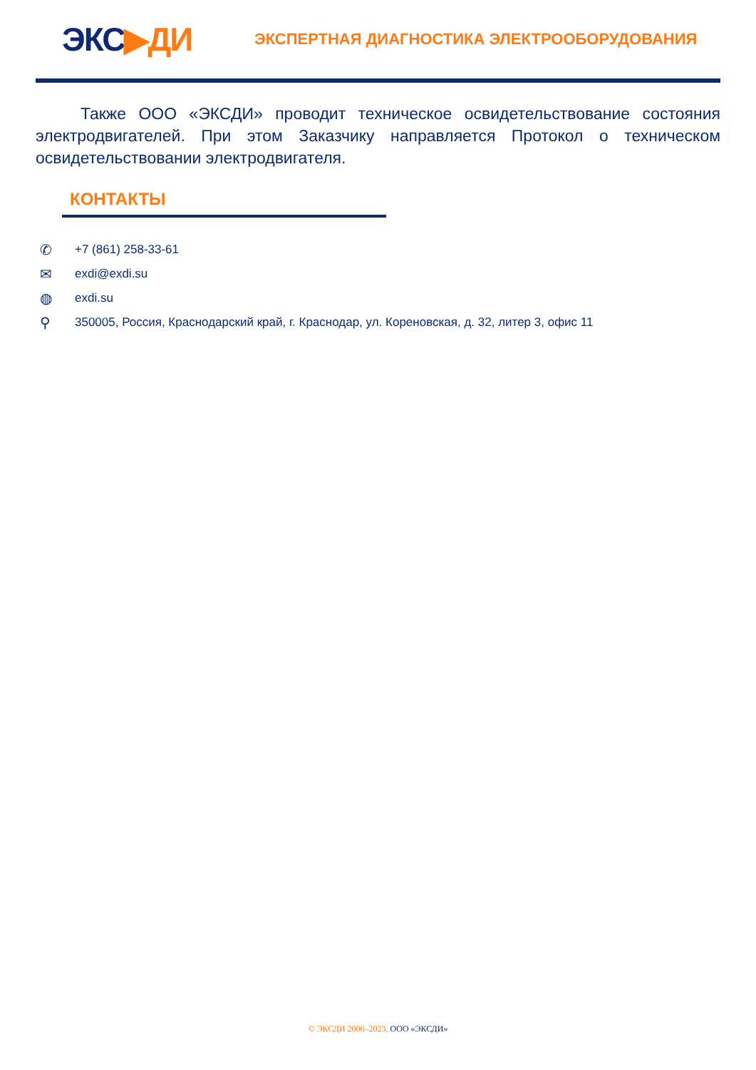ЭКС▶ДИ
ЭКСПЕРТНАЯ ДИАГНОСТИКА ЭЛЕКТРООБОРУДОВАНИЯ
Также ООО «ЭКСДИ» проводит техническое освидетельствование состояния электродвигателей. При этом Заказчику направляется Протокол о техническом освидетельствовании электродвигателя.
КОНТАКТЫ
✆ +7 (861) 258-33-61
✉ exdi@exdi.su
◍ exdi.su
⚲ 350005, Россия, Краснодарский край, г. Краснодар, ул. Кореновская, д. 32, литер 3, офис 11
© ЭКСДИ 2006–2023, ООО «ЭКСДИ»